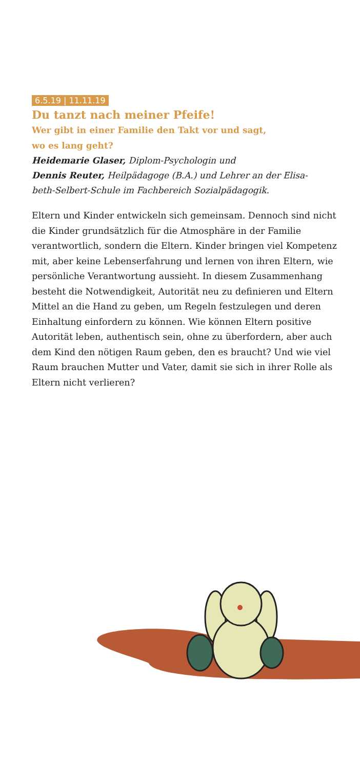6.5.19 | 11.11.19
Du tanzt nach meiner Pfeife!
Wer gibt in einer Familie den Takt vor und sagt,
wo es lang geht?
Heidemarie Glaser, Diplom-Psychologin und
Dennis Reuter, Heilpädagoge (B.A.) und Lehrer an der Elisa-
beth-Selbert-Schule im Fachbereich Sozialpädagogik.
Eltern und Kinder entwickeln sich gemeinsam. Dennoch sind nicht die Kinder grundsätzlich für die Atmosphäre in der Familie verantwortlich, sondern die Eltern. Kinder bringen viel Kompetenz mit, aber keine Lebenserfahrung und lernen von ihren Eltern, wie persönliche Verantwortung aussieht. In diesem Zusammenhang besteht die Notwendigkeit, Autorität neu zu definieren und Eltern Mittel an die Hand zu geben, um Regeln festzulegen und deren Einhaltung einfordern zu können. Wie können Eltern positive Autorität leben, authentisch sein, ohne zu überfordern, aber auch dem Kind den nötigen Raum geben, den es braucht? Und wie viel Raum brauchen Mutter und Vater, damit sie sich in ihrer Rolle als Eltern nicht verlieren?